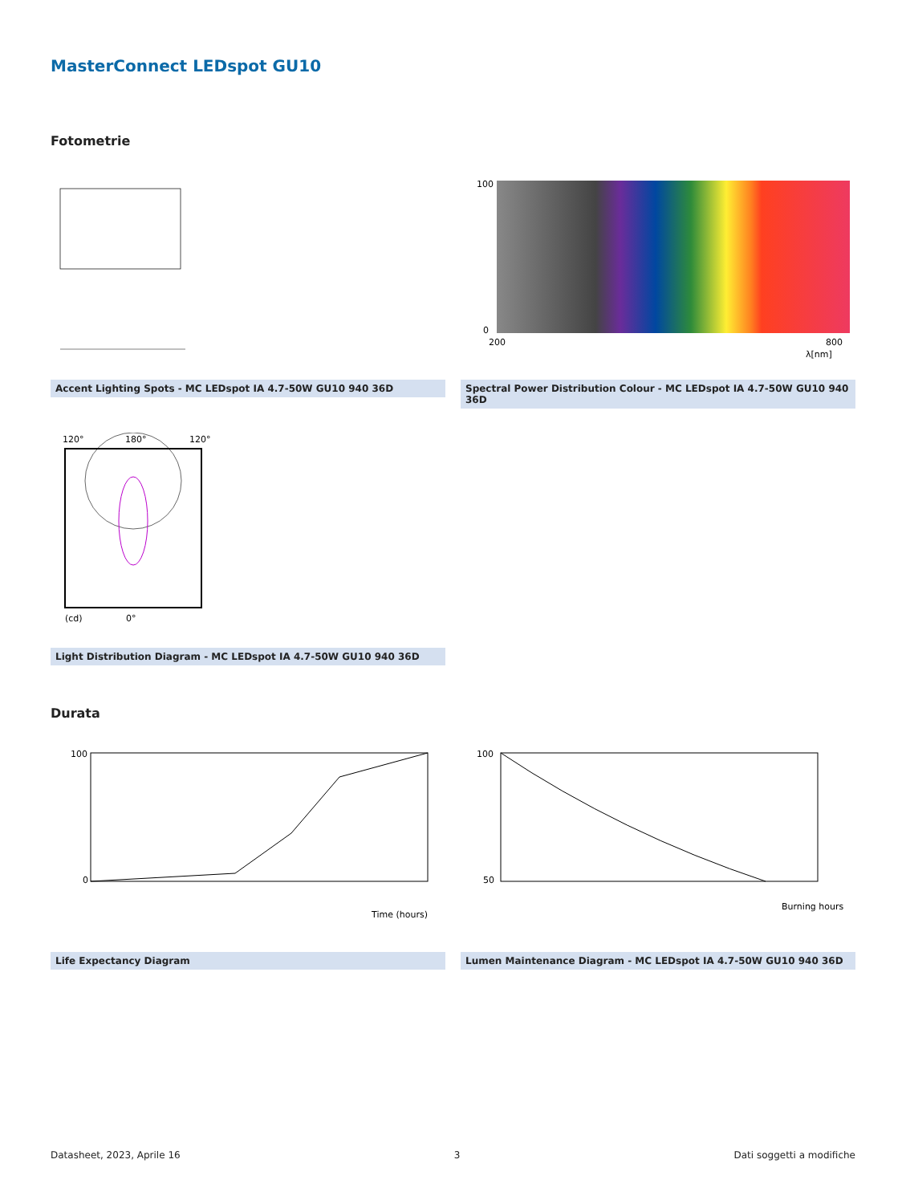MasterConnect LEDspot GU10
Fotometrie
Accent Lighting Spots - MC LEDspot IA 4.7-50W GU10 940 36D
100
0
200
800
λ[nm]
Spectral Power Distribution Colour - MC LEDspot IA 4.7-50W GU10 940 36D
120°
180°
120°
0°
(cd)
Light Distribution Diagram - MC LEDspot IA 4.7-50W GU10 940 36D
Durata
100
0
Time (hours)
Life Expectancy Diagram
100
50
Burning hours
Lumen Maintenance Diagram - MC LEDspot IA 4.7-50W GU10 940 36D
Datasheet, 2023, Aprile 16 3 Dati soggetti a modifiche